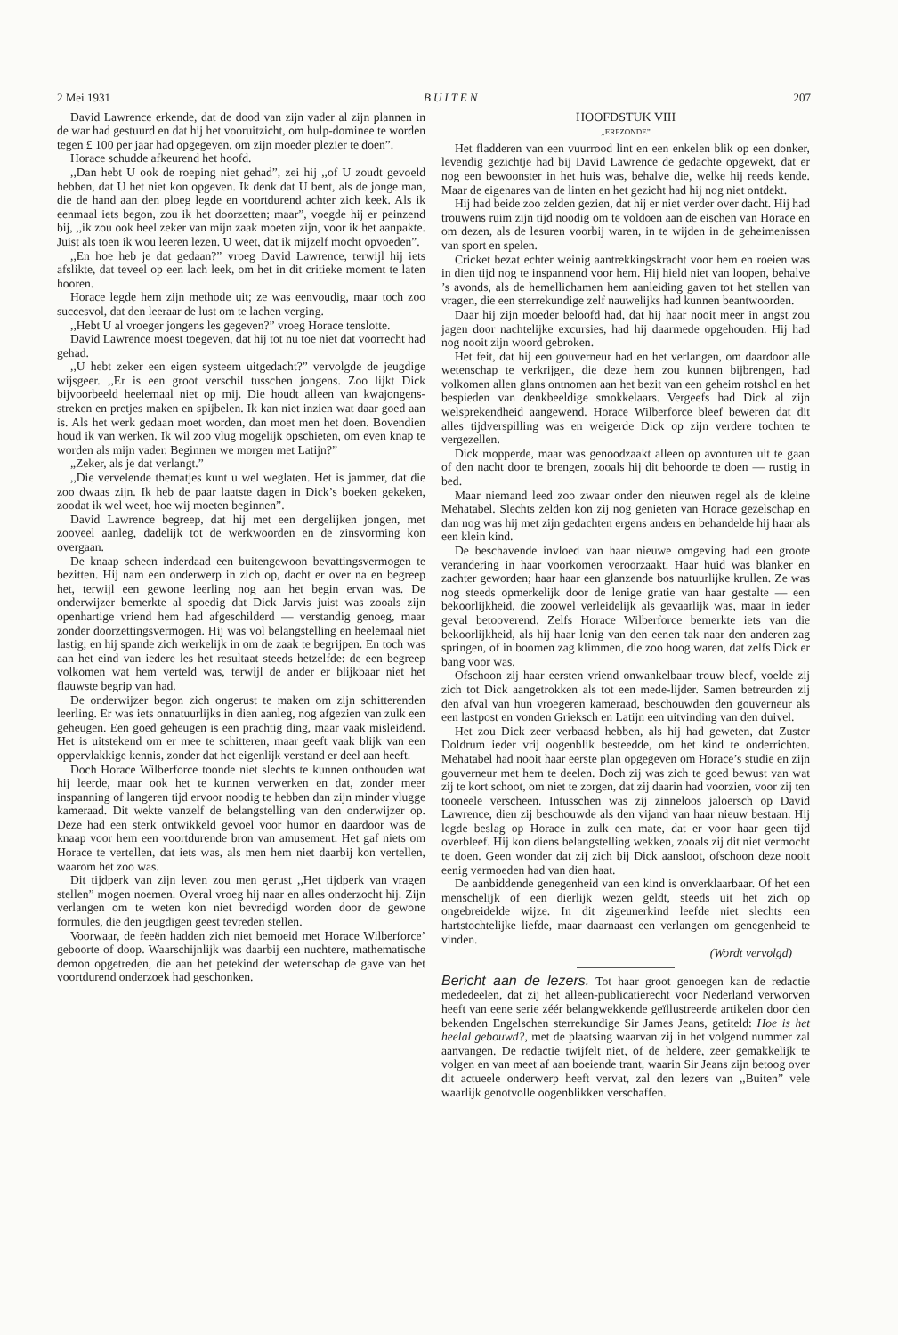2 Mei 1931 BUITEN 207
David Lawrence erkende, dat de dood van zijn vader al zijn plannen in de war had gestuurd en dat hij het vooruitzicht, om hulp-dominee te worden tegen £ 100 per jaar had opgegeven, om zijn moeder plezier te doen”.
Horace schudde afkeurend het hoofd.
,,Dan hebt U ook de roeping niet gehad”, zei hij ,,of U zoudt gevoeld hebben, dat U het niet kon opgeven. Ik denk dat U bent, als de jonge man, die de hand aan den ploeg legde en voortdurend achter zich keek. Als ik eenmaal iets begon, zou ik het doorzetten; maar”, voegde hij er peinzend bij, ,,ik zou ook heel zeker van mijn zaak moeten zijn, voor ik het aanpakte. Juist als toen ik wou leeren lezen. U weet, dat ik mijzelf mocht opvoeden”.
,,En hoe heb je dat gedaan?” vroeg David Lawrence, terwijl hij iets afslikte, dat teveel op een lach leek, om het in dit critieke moment te laten hooren.
Horace legde hem zijn methode uit; ze was eenvoudig, maar toch zoo succesvol, dat den leeraar de lust om te lachen verging.
,,Hebt U al vroeger jongens les gegeven?” vroeg Horace tenslotte.
David Lawrence moest toegeven, dat hij tot nu toe niet dat voorrecht had gehad.
,,U hebt zeker een eigen systeem uitgedacht?” vervolgde de jeugdige wijsgeer. ,,Er is een groot verschil tusschen jongens. Zoo lijkt Dick bijvoorbeeld heelemaal niet op mij. Die houdt alleen van kwajongens-streken en pretjes maken en spijbelen. Ik kan niet inzien wat daar goed aan is. Als het werk gedaan moet worden, dan moet men het doen. Bovendien houd ik van werken. Ik wil zoo vlug mogelijk opschieten, om even knap te worden als mijn vader. Beginnen we morgen met Latijn?”
„Zeker, als je dat verlangt.”
,,Die vervelende thematjes kunt u wel weglaten. Het is jammer, dat die zoo dwaas zijn. Ik heb de paar laatste dagen in Dick’s boeken gekeken, zoodat ik wel weet, hoe wij moeten beginnen”.
David Lawrence begreep, dat hij met een dergelijken jongen, met zooveel aanleg, dadelijk tot de werkwoorden en de zinsvorming kon overgaan.
De knaap scheen inderdaad een buitengewoon bevattingsvermogen te bezitten. Hij nam een onderwerp in zich op, dacht er over na en begreep het, terwijl een gewone leerling nog aan het begin ervan was. De onderwijzer bemerkte al spoedig dat Dick Jarvis juist was zooals zijn openhartige vriend hem had afgeschilderd — verstandig genoeg, maar zonder doorzettingsvermogen. Hij was vol belangstelling en heelemaal niet lastig; en hij spande zich werkelijk in om de zaak te begrijpen. En toch was aan het eind van iedere les het resultaat steeds hetzelfde: de een begreep volkomen wat hem verteld was, terwijl de ander er blijkbaar niet het flauwste begrip van had.
De onderwijzer begon zich ongerust te maken om zijn schitterenden leerling. Er was iets onnatuurlijks in dien aanleg, nog afgezien van zulk een geheugen. Een goed geheugen is een prachtig ding, maar vaak misleidend. Het is uitstekend om er mee te schitteren, maar geeft vaak blijk van een oppervlakkige kennis, zonder dat het eigenlijk verstand er deel aan heeft.
Doch Horace Wilberforce toonde niet slechts te kunnen onthouden wat hij leerde, maar ook het te kunnen verwerken en dat, zonder meer inspanning of langeren tijd ervoor noodig te hebben dan zijn minder vlugge kameraad. Dit wekte vanzelf de belangstelling van den onderwijzer op. Deze had een sterk ontwikkeld gevoel voor humor en daardoor was de knaap voor hem een voortdurende bron van amusement. Het gaf niets om Horace te vertellen, dat iets was, als men hem niet daarbij kon vertellen, waarom het zoo was.
Dit tijdperk van zijn leven zou men gerust ,,Het tijdperk van vragen stellen” mogen noemen. Overal vroeg hij naar en alles onderzocht hij. Zijn verlangen om te weten kon niet bevredigd worden door de gewone formules, die den jeugdigen geest tevreden stellen.
Voorwaar, de feeën hadden zich niet bemoeid met Horace Wilberforce’ geboorte of doop. Waarschijnlijk was daarbij een nuchtere, mathematische demon opgetreden, die aan het petekind der wetenschap de gave van het voortdurend onderzoek had geschonken.
HOOFDSTUK VIII
,,ERFZONDE”
Het fladderen van een vuurrood lint en een enkelen blik op een donker, levendig gezichtje had bij David Lawrence de gedachte opgewekt, dat er nog een bewoonster in het huis was, behalve die, welke hij reeds kende. Maar de eigenares van de linten en het gezicht had hij nog niet ontdekt.
Hij had beide zoo zelden gezien, dat hij er niet verder over dacht. Hij had trouwens ruim zijn tijd noodig om te voldoen aan de eischen van Horace en om dezen, als de lesuren voorbij waren, in te wijden in de geheimenissen van sport en spelen.
Cricket bezat echter weinig aantrekkingskracht voor hem en roeien was in dien tijd nog te inspannend voor hem. Hij hield niet van loopen, behalve ’s avonds, als de hemellichamen hem aanleiding gaven tot het stellen van vragen, die een sterrekundige zelf nauwelijks had kunnen beantwoorden.
Daar hij zijn moeder beloofd had, dat hij haar nooit meer in angst zou jagen door nachtelijke excursies, had hij daarmede opgehouden. Hij had nog nooit zijn woord gebroken.
Het feit, dat hij een gouverneur had en het verlangen, om daardoor alle wetenschap te verkrijgen, die deze hem zou kunnen bijbrengen, had volkomen allen glans ontnomen aan het bezit van een geheim rotshol en het bespieden van denkbeeldige smokkelaars. Vergeefs had Dick al zijn welsprekendheid aangewend. Horace Wilberforce bleef beweren dat dit alles tijdverspilling was en weigerde Dick op zijn verdere tochten te vergezellen.
Dick mopperde, maar was genoodzaakt alleen op avonturen uit te gaan of den nacht door te brengen, zooals hij dit behoorde te doen — rustig in bed.
Maar niemand leed zoo zwaar onder den nieuwen regel als de kleine Mehatabel. Slechts zelden kon zij nog genieten van Horace gezelschap en dan nog was hij met zijn gedachten ergens anders en behandelde hij haar als een klein kind.
De beschavende invloed van haar nieuwe omgeving had een groote verandering in haar voorkomen veroorzaakt. Haar huid was blanker en zachter geworden; haar haar een glanzende bos natuurlijke krullen. Ze was nog steeds opmerkelijk door de lenige gratie van haar gestalte — een bekoorlijkheid, die zoowel verleidelijk als gevaarlijk was, maar in ieder geval betooverend. Zelfs Horace Wilberforce bemerkte iets van die bekoorlijkheid, als hij haar lenig van den eenen tak naar den anderen zag springen, of in boomen zag klimmen, die zoo hoog waren, dat zelfs Dick er bang voor was.
Ofschoon zij haar eersten vriend onwankelbaar trouw bleef, voelde zij zich tot Dick aangetrokken als tot een mede-lijder. Samen betreurden zij den afval van hun vroegeren kameraad, beschouwden den gouverneur als een lastpost en vonden Grieksch en Latijn een uitvinding van den duivel.
Het zou Dick zeer verbaasd hebben, als hij had geweten, dat Zuster Doldrum ieder vrij oogenblik besteedde, om het kind te onderrichten. Mehatabel had nooit haar eerste plan opgegeven om Horace’s studie en zijn gouverneur met hem te deelen. Doch zij was zich te goed bewust van wat zij te kort schoot, om niet te zorgen, dat zij daarin had voorzien, voor zij ten tooneele verscheen. Intusschen was zij zinneloos jaloersch op David Lawrence, dien zij beschouwde als den vijand van haar nieuw bestaan. Hij legde beslag op Horace in zulk een mate, dat er voor haar geen tijd overbleef. Hij kon diens belangstelling wekken, zooals zij dit niet vermocht te doen. Geen wonder dat zij zich bij Dick aansloot, ofschoon deze nooit eenig vermoeden had van dien haat.
De aanbiddende genegenheid van een kind is onverklaarbaar. Of het een menschelijk of een dierlijk wezen geldt, steeds uit het zich op ongebreidelde wijze. In dit zigeunerkind leefde niet slechts een hartstochtelijke liefde, maar daarnaast een verlangen om genegenheid te vinden.
(Wordt vervolgd)
Bericht aan de lezers. Tot haar groot genoegen kan de redactie mededeelen, dat zij het alleen-publicatierecht voor Nederland verworven heeft van eene serie zéér belangwekkende geïllustreerde artikelen door den bekenden Engelschen sterrekundige Sir James Jeans, getiteld: Hoe is het heelal gebouwd?, met de plaatsing waarvan zij in het volgend nummer zal aanvangen. De redactie twijfelt niet, of de heldere, zeer gemakkelijk te volgen en van meet af aan boeiende trant, waarin Sir Jeans zijn betoog over dit actueele onderwerp heeft vervat, zal den lezers van ,,Buiten” vele waarlijk genotvolle oogenblikken verschaffen.